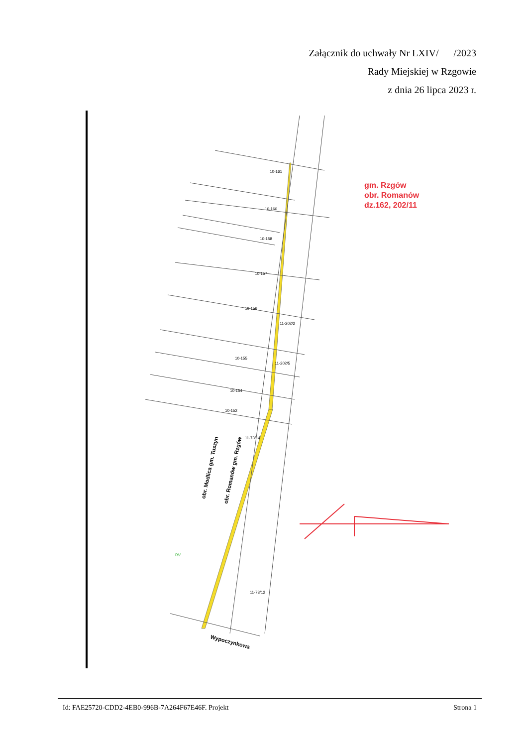Załącznik do uchwały Nr LXIV/ /2023
Rady Miejskiej w Rzgowie
z dnia 26 lipca 2023 r.
10-161
10-160
10-158
10-157
10-156
10-155
10-154
10-152
11-202/2
11-202/5
11-73/14
11-73/12
RV
gm. Rzgów
obr. Romanów
dz.162, 202/11
obr. Modlica gm. Tuszyn
obr. Romanów gm. Rzgów
Wypoczynkowa
Id: FAE25720-CDD2-4EB0-996B-7A264F67E46F. Projekt Strona 1